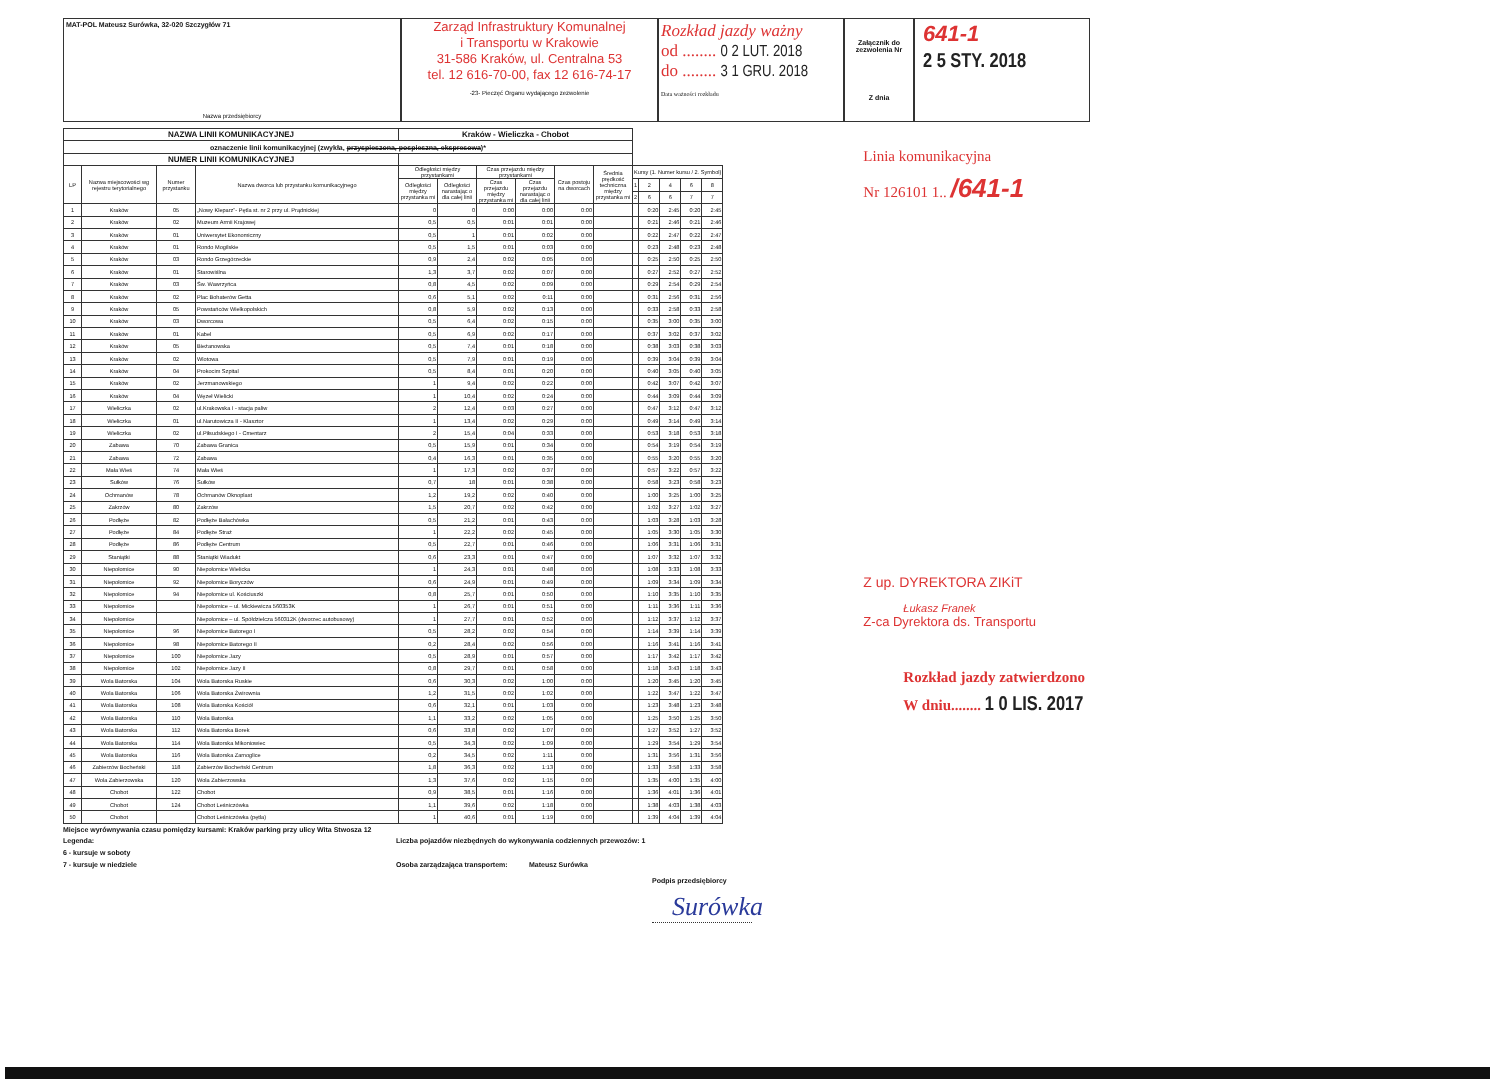MAT-POL Mateusz Surówka, 32-020 Szczygłów 71
Nazwa przedsiębiorcy
Zarząd Infrastruktury Komunalnej
i Transportu w Krakowie
31-586 Kraków, ul. Centralna 53
tel. 12 616-70-00, fax 12 616-74-17
-23- Pieczęć Organu wydającego zezwolenie
Rozkład jazdy ważny
od ........ 0 2 LUT. 2018
do ........ 3 1 GRU. 2018
Data ważności rozkładu
Załącznik do zezwolenia Nr
Z dnia
641-1
2 5 STY. 2018
| NAZWA LINII KOMUNIKACYJNEJ | | | | Kraków - Wieliczka - Chobot | | | | | | | | | | |
| oznaczenie linii komunikacyjnej (zwykła, przyspieszona, pospieszna, ekspresowa )* | | | | | | | | | | | | | | |
| NUMER LINII KOMUNIKACYJNEJ | | | | | | | | | | | | | | |
| LP | Nazwa miejscowości wg rejestru terytorialnego | Numer przystanku | Nazwa dworca lub przystanku komunikacyjnego | Odległości między przystankami | | Czas przejazdu między przystankami | | Czas postoju na dworcach | Średnia prędkość techniczna między przystanka mi | Kursy (1. Numer kursu / 2. Symbol) | | | | |
| | | | | Odległości między przystanka mi | Odległości narastając o dla całej linii | Czas przejazdu między przystanka mi | Czas przejazdu narastając o dla całej linii | | | 1 | 2 | 4 | 6 | 8 |
| | | | | | | | | | | 2 | 6 | 6 | 7 | 7 |
| 1 | Kraków | 05 | „Nowy Kleparz"- Pętla st. nr 2 przy ul. Prądnickiej | 0 | 0 | 0:00 | 0:00 | 0:00 | | | 0:20 | 2:45 | 0:20 | 2:45 |
| 2 | Kraków | 02 | Muzeum Armii Krajowej | 0,5 | 0,5 | 0:01 | 0:01 | 0:00 | | | 0:21 | 2:46 | 0:21 | 2:46 |
| 3 | Kraków | 01 | Uniwersytet Ekonomiczny | 0,5 | 1 | 0:01 | 0:02 | 0:00 | | | 0:22 | 2:47 | 0:22 | 2:47 |
| 4 | Kraków | 01 | Rondo Mogilskie | 0,5 | 1,5 | 0:01 | 0:03 | 0:00 | | | 0:23 | 2:48 | 0:23 | 2:48 |
| 5 | Kraków | 03 | Rondo Grzegórzeckie | 0,9 | 2,4 | 0:02 | 0:05 | 0:00 | | | 0:25 | 2:50 | 0:25 | 2:50 |
| 6 | Kraków | 01 | Starowiślna | 1,3 | 3,7 | 0:02 | 0:07 | 0:00 | | | 0:27 | 2:52 | 0:27 | 2:52 |
| 7 | Kraków | 03 | Św. Wawrzyńca | 0,8 | 4,5 | 0:02 | 0:09 | 0:00 | | | 0:29 | 2:54 | 0:29 | 2:54 |
| 8 | Kraków | 02 | Plac Bohaterów Getta | 0,6 | 5,1 | 0:02 | 0:11 | 0:00 | | | 0:31 | 2:56 | 0:31 | 2:56 |
| 9 | Kraków | 05 | Powstańców Wielkopolskich | 0,8 | 5,9 | 0:02 | 0:13 | 0:00 | | | 0:33 | 2:58 | 0:33 | 2:58 |
| 10 | Kraków | 03 | Dworcowa | 0,5 | 6,4 | 0:02 | 0:15 | 0:00 | | | 0:35 | 3:00 | 0:35 | 3:00 |
| 11 | Kraków | 01 | Kabel | 0,5 | 6,9 | 0:02 | 0:17 | 0:00 | | | 0:37 | 3:02 | 0:37 | 3:02 |
| 12 | Kraków | 05 | Bieżanowska | 0,5 | 7,4 | 0:01 | 0:18 | 0:00 | | | 0:38 | 3:03 | 0:38 | 3:03 |
| 13 | Kraków | 02 | Wlotowa | 0,5 | 7,9 | 0:01 | 0:19 | 0:00 | | | 0:39 | 3:04 | 0:39 | 3:04 |
| 14 | Kraków | 04 | Prokocim Szpital | 0,5 | 8,4 | 0:01 | 0:20 | 0:00 | | | 0:40 | 3:05 | 0:40 | 3:05 |
| 15 | Kraków | 02 | Jerzmanowskiego | 1 | 9,4 | 0:02 | 0:22 | 0:00 | | | 0:42 | 3:07 | 0:42 | 3:07 |
| 16 | Kraków | 04 | Węzeł Wielicki | 1 | 10,4 | 0:02 | 0:24 | 0:00 | | | 0:44 | 3:09 | 0:44 | 3:09 |
| 17 | Wieliczka | 02 | ul.Krakowska I - stacja paliw | 2 | 12,4 | 0:03 | 0:27 | 0:00 | | | 0:47 | 3:12 | 0:47 | 3:12 |
| 18 | Wieliczka | 01 | ul.Narutowicza II - Klasztor | 1 | 13,4 | 0:02 | 0:29 | 0:00 | | | 0:49 | 3:14 | 0:49 | 3:14 |
| 19 | Wieliczka | 02 | ul.Piłsudskiego I - Cmentarz | 2 | 15,4 | 0:04 | 0:33 | 0:00 | | | 0:53 | 3:18 | 0:53 | 3:18 |
| 20 | Zabawa | 70 | Zabawa Granica | 0,5 | 15,9 | 0:01 | 0:34 | 0:00 | | | 0:54 | 3:19 | 0:54 | 3:19 |
| 21 | Zabawa | 72 | Zabawa | 0,4 | 16,3 | 0:01 | 0:35 | 0:00 | | | 0:55 | 3:20 | 0:55 | 3:20 |
| 22 | Mała Wieś | 74 | Mała Wieś | 1 | 17,3 | 0:02 | 0:37 | 0:00 | | | 0:57 | 3:22 | 0:57 | 3:22 |
| 23 | Sułków | 76 | Sułków | 0,7 | 18 | 0:01 | 0:38 | 0:00 | | | 0:58 | 3:23 | 0:58 | 3:23 |
| 24 | Ochmanów | 78 | Ochmanów Oknoplast | 1,2 | 19,2 | 0:02 | 0:40 | 0:00 | | | 1:00 | 3:25 | 1:00 | 3:25 |
| 25 | Zakrzów | 80 | Zakrzów | 1,5 | 20,7 | 0:02 | 0:42 | 0:00 | | | 1:02 | 3:27 | 1:02 | 3:27 |
| 26 | Podłęże | 82 | Podłęże Bałachówka | 0,5 | 21,2 | 0:01 | 0:43 | 0:00 | | | 1:03 | 3:28 | 1:03 | 3:28 |
| 27 | Podłęże | 84 | Podłęże Straż | 1 | 22,2 | 0:02 | 0:45 | 0:00 | | | 1:05 | 3:30 | 1:05 | 3:30 |
| 28 | Podłęże | 86 | Podłęże Centrum | 0,5 | 22,7 | 0:01 | 0:46 | 0:00 | | | 1:06 | 3:31 | 1:06 | 3:31 |
| 29 | Staniątki | 88 | Staniątki Wiadukt | 0,6 | 23,3 | 0:01 | 0:47 | 0:00 | | | 1:07 | 3:32 | 1:07 | 3:32 |
| 30 | Niepołomice | 90 | Niepołomice Wielicka | 1 | 24,3 | 0:01 | 0:48 | 0:00 | | | 1:08 | 3:33 | 1:08 | 3:33 |
| 31 | Niepołomice | 92 | Niepołomice Boryczów | 0,6 | 24,9 | 0:01 | 0:49 | 0:00 | | | 1:09 | 3:34 | 1:09 | 3:34 |
| 32 | Niepołomice | 94 | Niepołomice ul. Kościuszki | 0,8 | 25,7 | 0:01 | 0:50 | 0:00 | | | 1:10 | 3:35 | 1:10 | 3:35 |
| 33 | Niepołomice | | Niepołomice – ul. Mickiewicza 560353K | 1 | 26,7 | 0:01 | 0:51 | 0:00 | | | 1:11 | 3:36 | 1:11 | 3:36 |
| 34 | Niepołomice | | Niepołomice – ul. Spółdzielcza 560312K (dworzec autobusowy) | 1 | 27,7 | 0:01 | 0:52 | 0:00 | | | 1:12 | 3:37 | 1:12 | 3:37 |
| 35 | Niepołomice | 96 | Niepołomice Batorego I | 0,5 | 28,2 | 0:02 | 0:54 | 0:00 | | | 1:14 | 3:39 | 1:14 | 3:39 |
| 36 | Niepołomice | 98 | Niepołomice Batorego II | 0,2 | 28,4 | 0:02 | 0:56 | 0:00 | | | 1:16 | 3:41 | 1:16 | 3:41 |
| 37 | Niepołomice | 100 | Niepołomice Jazy | 0,5 | 28,9 | 0:01 | 0:57 | 0:00 | | | 1:17 | 3:42 | 1:17 | 3:42 |
| 38 | Niepołomice | 102 | Niepołomice Jazy II | 0,8 | 29,7 | 0:01 | 0:58 | 0:00 | | | 1:18 | 3:43 | 1:18 | 3:43 |
| 39 | Wola Batorska | 104 | Wola Batorska Ruskie | 0,6 | 30,3 | 0:02 | 1:00 | 0:00 | | | 1:20 | 3:45 | 1:20 | 3:45 |
| 40 | Wola Batorska | 106 | Wola Batorska Żwirownia | 1,2 | 31,5 | 0:02 | 1:02 | 0:00 | | | 1:22 | 3:47 | 1:22 | 3:47 |
| 41 | Wola Batorska | 108 | Wola Batorska Kościół | 0,6 | 32,1 | 0:01 | 1:03 | 0:00 | | | 1:23 | 3:48 | 1:23 | 3:48 |
| 42 | Wola Batorska | 110 | Wola Batorska | 1,1 | 33,2 | 0:02 | 1:05 | 0:00 | | | 1:25 | 3:50 | 1:25 | 3:50 |
| 43 | Wola Batorska | 112 | Wola Batorska Borek | 0,6 | 33,8 | 0:02 | 1:07 | 0:00 | | | 1:27 | 3:52 | 1:27 | 3:52 |
| 44 | Wola Batorska | 114 | Wola Batorska Mikoniowiec | 0,5 | 34,3 | 0:02 | 1:09 | 0:00 | | | 1:29 | 3:54 | 1:29 | 3:54 |
| 45 | Wola Batorska | 116 | Wola Batorska Zamoglice | 0,2 | 34,5 | 0:02 | 1:11 | 0:00 | | | 1:31 | 3:56 | 1:31 | 3:56 |
| 46 | Zabierzów Bocheński | 118 | Zabierzów Bocheński Centrum | 1,8 | 36,3 | 0:02 | 1:13 | 0:00 | | | 1:33 | 3:58 | 1:33 | 3:58 |
| 47 | Wola Zabierzowska | 120 | Wola Zabierzowska | 1,3 | 37,6 | 0:02 | 1:15 | 0:00 | | | 1:35 | 4:00 | 1:35 | 4:00 |
| 48 | Chobot | 122 | Chobot | 0,9 | 38,5 | 0:01 | 1:16 | 0:00 | | | 1:36 | 4:01 | 1:36 | 4:01 |
| 49 | Chobot | 124 | Chobot Leśniczówka | 1,1 | 39,6 | 0:02 | 1:18 | 0:00 | | | 1:38 | 4:03 | 1:38 | 4:03 |
| 50 | Chobot | | Chobot Leśniczówka (pętla) | 1 | 40,6 | 0:01 | 1:19 | 0:00 | | | 1:39 | 4:04 | 1:39 | 4:04 |
Linia komunikacyjna
Nr 126101 1.. /641-1
Z up. DYREKTORA ZIKiT
Łukasz Franek
Z-ca Dyrektora ds. Transportu
Rozkład jazdy zatwierdzono
W dniu........ 1 0 LIS. 2017
Miejsce wyrównywania czasu pomiędzy kursami: Kraków parking przy ulicy Wita Stwosza 12
Legenda:
6 - kursuje w soboty
7 - kursuje w niedziele
Liczba pojazdów niezbędnych do wykonywania codziennych przewozów: 1
Osoba zarządzająca transportem: Mateusz Surówka
Podpis przedsiębiorcy
Surówka